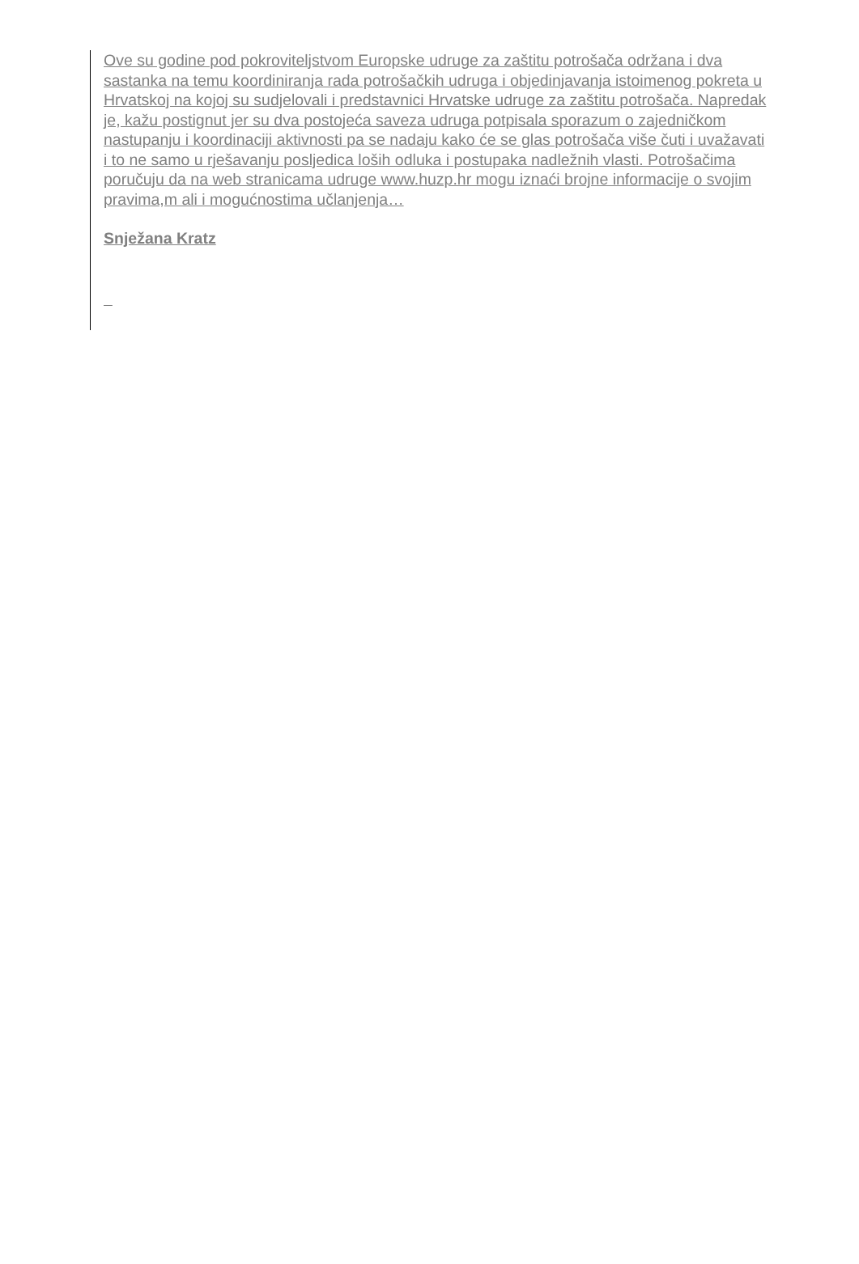Ove su godine pod pokroviteljstvom Europske udruge za zaštitu potrošača održana i dva sastanka na temu koordiniranja rada potrošačkih udruga i objedinjavanja istoimenog pokreta u Hrvatskoj na kojoj su sudjelovali i predstavnici Hrvatske udruge za zaštitu potrošača. Napredak je, kažu postignut jer su dva postojeća saveza udruga potpisala sporazum o zajedničkom nastupanju i koordinaciji aktivnosti pa se nadaju kako će se glas potrošača više čuti i uvažavati i to ne samo u rješavanju posljedica loših odluka i postupaka nadležnih vlasti. Potrošačima poručuju da na web stranicama udruge www.huzp.hr mogu iznaći brojne informacije o svojim pravima,m ali i mogućnostima učlanjenja…
Snježana Kratz